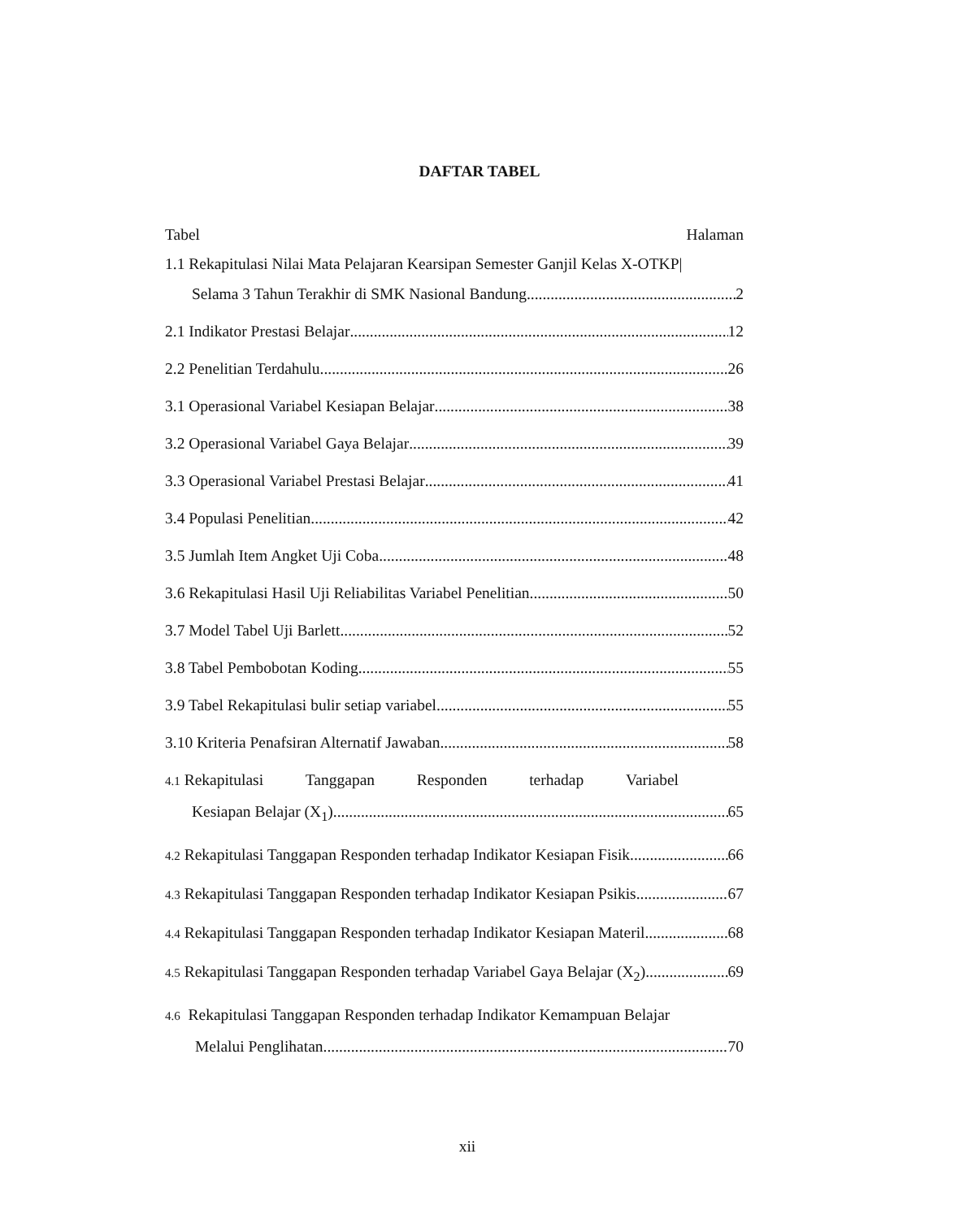DAFTAR TABEL
Tabel Halaman
1.1 Rekapitulasi Nilai Mata Pelajaran Kearsipan Semester Ganjil Kelas X-OTKP|
Selama 3 Tahun Terakhir di SMK Nasional Bandung 2
2.1 Indikator Prestasi Belajar 12
2.2 Penelitian Terdahulu 26
3.1 Operasional Variabel Kesiapan Belajar 38
3.2 Operasional Variabel Gaya Belajar 39
3.3 Operasional Variabel Prestasi Belajar 41
3.4 Populasi Penelitian 42
3.5 Jumlah Item Angket Uji Coba 48
3.6 Rekapitulasi Hasil Uji Reliabilitas Variabel Penelitian 50
3.7 Model Tabel Uji Barlett 52
3.8 Tabel Pembobotan Koding 55
3.9 Tabel Rekapitulasi bulir setiap variabel 55
3.10 Kriteria Penafsiran Alternatif Jawaban 58
4.1 Rekapitulasi Tanggapan Responden terhadap Variabel
Kesiapan Belajar (X<sub>1</sub>) 65
4.2 Rekapitulasi Tanggapan Responden terhadap Indikator Kesiapan Fisik 66
4.3 Rekapitulasi Tanggapan Responden terhadap Indikator Kesiapan Psikis 67
4.4 Rekapitulasi Tanggapan Responden terhadap Indikator Kesiapan Materil 68
4.5 Rekapitulasi Tanggapan Responden terhadap Variabel Gaya Belajar (X<sub>2</sub>) 69
4.6 Rekapitulasi Tanggapan Responden terhadap Indikator Kemampuan Belajar
Melalui Penglihatan 70
xii